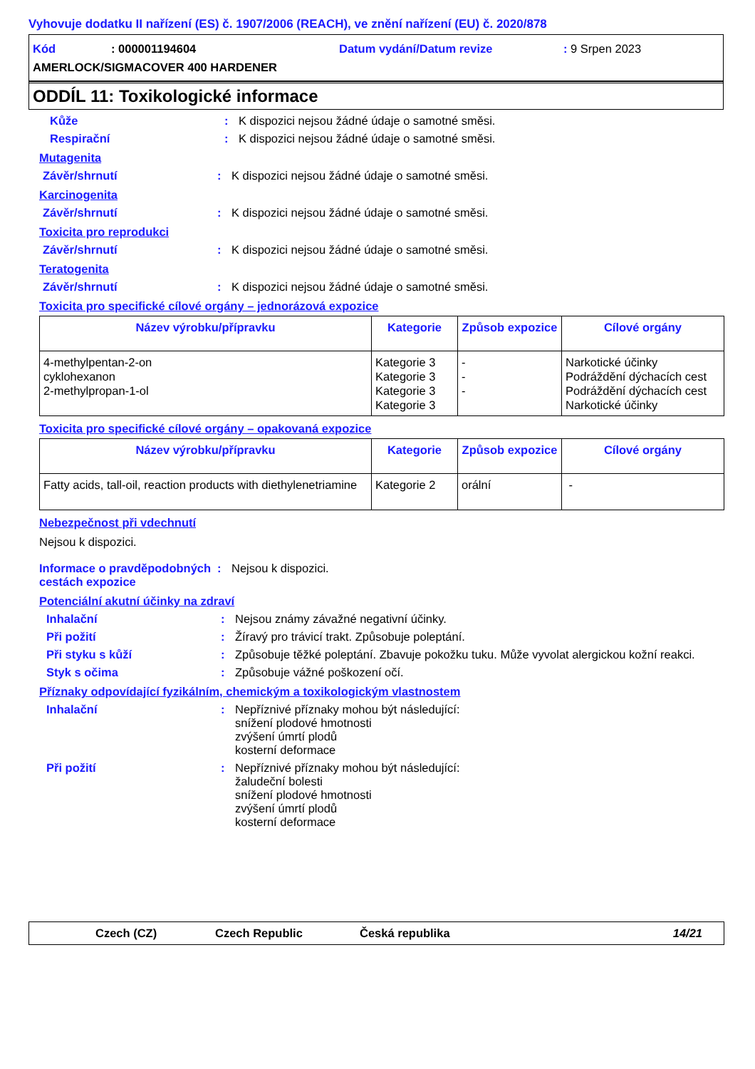Vyhovuje dodatku II nařízení (ES) č. 1907/2006 (REACH), ve znění nařízení (EU) č. 2020/878
Kód: 000001194604 Datum vydání/Datum revize: 9 Srpen 2023
AMERLOCK/SIGMACOVER 400 HARDENER
ODDÍL 11: Toxikologické informace
Kůže: K dispozici nejsou žádné údaje o samotné směsi.
Respirační: K dispozici nejsou žádné údaje o samotné směsi.
Mutagenita
Závěr/shrnutí: K dispozici nejsou žádné údaje o samotné směsi.
Karcinogenita
Závěr/shrnutí: K dispozici nejsou žádné údaje o samotné směsi.
Toxicita pro reprodukci
Závěr/shrnutí: K dispozici nejsou žádné údaje o samotné směsi.
Teratogenita
Závěr/shrnutí: K dispozici nejsou žádné údaje o samotné směsi.
Toxicita pro specifické cílové orgány – jednorázová expozice
| Název výrobku/přípravku | Kategorie | Způsob expozice | Cílové orgány |
| --- | --- | --- | --- |
| 4-methylpentan-2-on cyklohexanon 2-methylpropan-1-ol | Kategorie 3 Kategorie 3 Kategorie 3 Kategorie 3 | - - - | Narkotické účinky Podráždění dýchacích cest Podráždění dýchacích cest Narkotické účinky |
Toxicita pro specifické cílové orgány – opakovaná expozice
| Název výrobku/přípravku | Kategorie | Způsob expozice | Cílové orgány |
| --- | --- | --- | --- |
| Fatty acids, tall-oil, reaction products with diethylenetriamine | Kategorie 2 | orální | - |
Nebezpečnost při vdechnutí
Nejsou k dispozici.
Informace o pravděpodobných cestách expozice: Nejsou k dispozici.
Potenciální akutní účinky na zdraví
Inhalační: Nejsou známy závažné negativní účinky.
Při požití: Žíravý pro trávicí trakt. Způsobuje poleptání.
Při styku s kůží: Způsobuje těžké poleptání. Zbavuje pokožku tuku. Může vyvolat alergickou kožní reakci.
Styk s očima: Způsobuje vážné poškození očí.
Příznaky odpovídající fyzikálním, chemickým a toxikologickým vlastnostem
Inhalační: Nepříznivé příznaky mohou být následující:
snížení plodové hmotnosti
zvýšení úmrtí plodů
kosterní deformace
Při požití: Nepříznivé příznaky mohou být následující:
žaludeční bolesti
snížení plodové hmotnosti
zvýšení úmrtí plodů
kosterní deformace
Czech (CZ) Czech Republic Česká republika 14/21